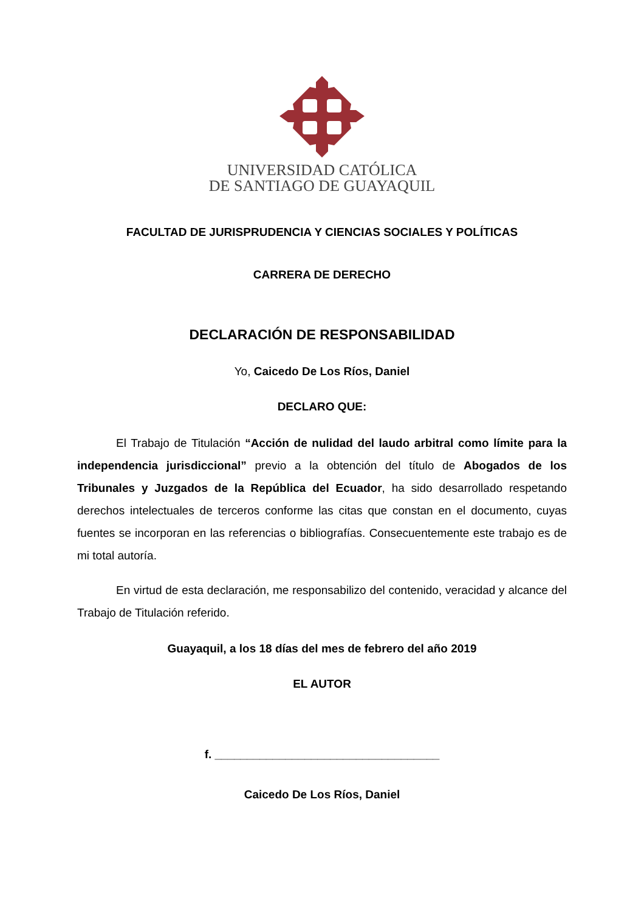UNIVERSIDAD CATÓLICA
DE SANTIAGO DE GUAYAQUIL
FACULTAD DE JURISPRUDENCIA Y CIENCIAS SOCIALES Y POLÍTICAS
CARRERA DE DERECHO
DECLARACIÓN DE RESPONSABILIDAD
Yo, Caicedo De Los Ríos, Daniel
DECLARO QUE:
El Trabajo de Titulación “Acción de nulidad del laudo arbitral como límite para la independencia jurisdiccional” previo a la obtención del título de Abogados de los Tribunales y Juzgados de la República del Ecuador, ha sido desarrollado respetando derechos intelectuales de terceros conforme las citas que constan en el documento, cuyas fuentes se incorporan en las referencias o bibliografías. Consecuentemente este trabajo es de mi total autoría.
En virtud de esta declaración, me responsabilizo del contenido, veracidad y alcance del Trabajo de Titulación referido.
Guayaquil, a los 18 días del mes de febrero del año 2019
EL AUTOR
f. ___________________________________
Caicedo De Los Ríos, Daniel